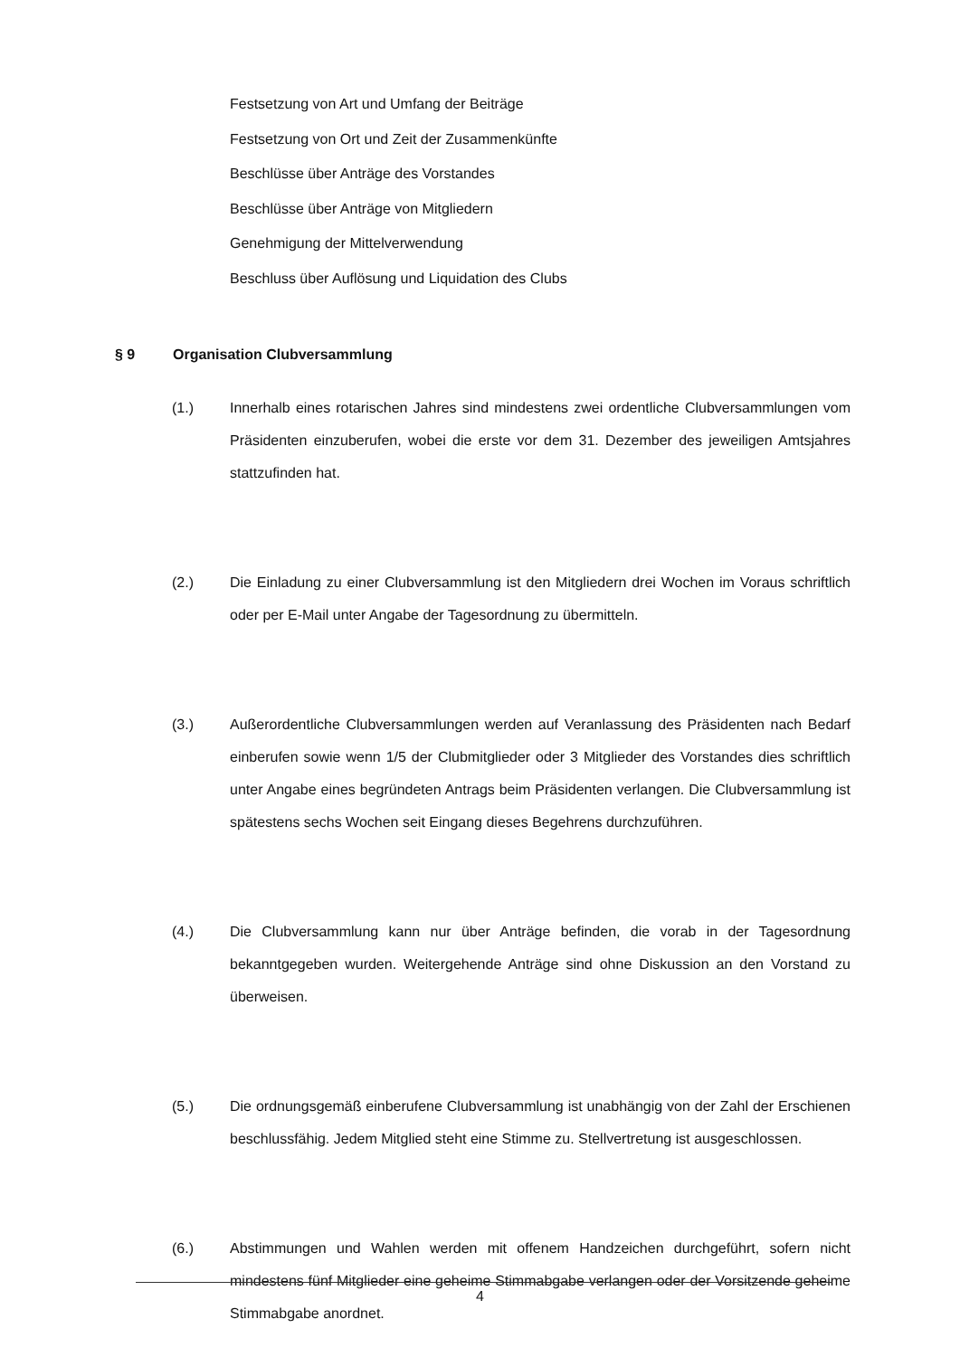Festsetzung von Art und Umfang der Beiträge
Festsetzung von Ort und Zeit der Zusammenkünfte
Beschlüsse über Anträge des Vorstandes
Beschlüsse über Anträge von Mitgliedern
Genehmigung der Mittelverwendung
Beschluss über Auflösung und Liquidation des Clubs
§ 9 Organisation Clubversammlung
(1.) Innerhalb eines rotarischen Jahres sind mindestens zwei ordentliche Clubversammlungen vom Präsidenten einzuberufen, wobei die erste vor dem 31. Dezember des jeweiligen Amtsjahres stattzufinden hat.
(2.) Die Einladung zu einer Clubversammlung ist den Mitgliedern drei Wochen im Voraus schriftlich oder per E-Mail unter Angabe der Tagesordnung zu übermitteln.
(3.) Außerordentliche Clubversammlungen werden auf Veranlassung des Präsidenten nach Bedarf einberufen sowie wenn 1/5 der Clubmitglieder oder 3 Mitglieder des Vorstandes dies schriftlich unter Angabe eines begründeten Antrags beim Präsidenten verlangen. Die Clubversammlung ist spätestens sechs Wochen seit Eingang dieses Begehrens durchzuführen.
(4.) Die Clubversammlung kann nur über Anträge befinden, die vorab in der Tagesordnung bekanntgegeben wurden. Weitergehende Anträge sind ohne Diskussion an den Vorstand zu überweisen.
(5.) Die ordnungsgemäß einberufene Clubversammlung ist unabhängig von der Zahl der Erschienen beschlussfähig. Jedem Mitglied steht eine Stimme zu. Stellvertretung ist ausgeschlossen.
(6.) Abstimmungen und Wahlen werden mit offenem Handzeichen durchgeführt, sofern nicht mindestens fünf Mitglieder eine geheime Stimmabgabe verlangen oder der Vorsitzende geheime Stimmabgabe anordnet.
4